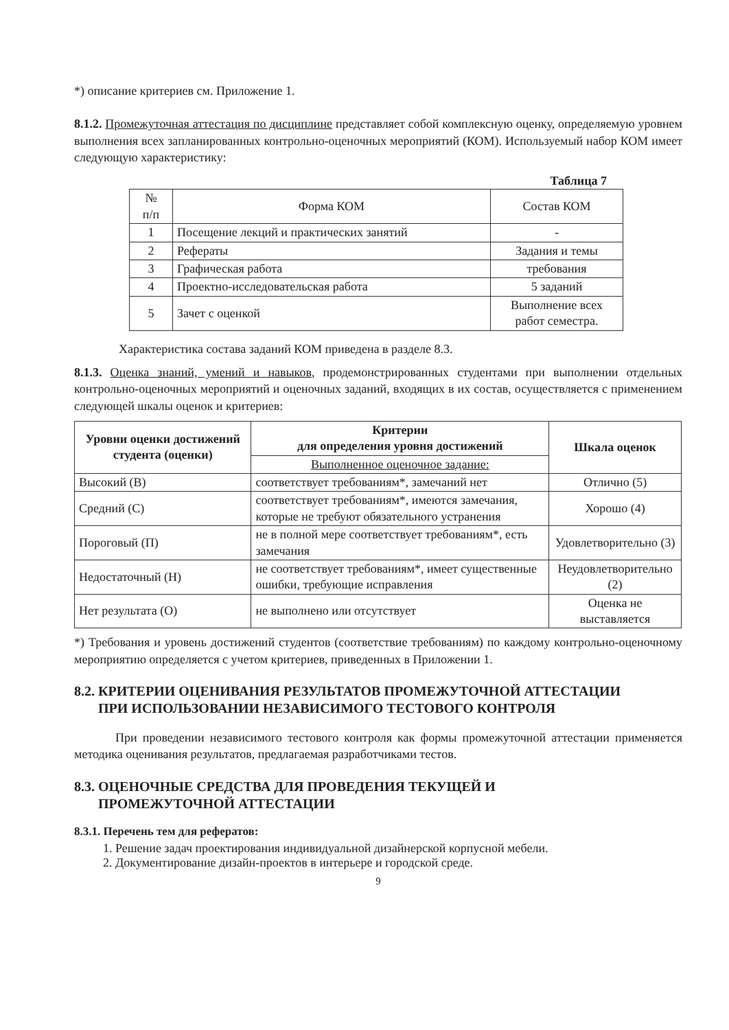*) описание критериев см. Приложение 1.
8.1.2. Промежуточная аттестация по дисциплине представляет собой комплексную оценку, определяемую уровнем выполнения всех запланированных контрольно-оценочных мероприятий (КОМ). Используемый набор КОМ имеет следующую характеристику:
Таблица 7
| № п/п | Форма КОМ | Состав КОМ |
| 1 | Посещение лекций и практических занятий | - |
| 2 | Рефераты | Задания и темы |
| 3 | Графическая работа | требования |
| 4 | Проектно-исследовательская работа | 5 заданий |
| 5 | Зачет с оценкой | Выполнение всех работ семестра. |
Характеристика состава заданий КОМ приведена в разделе 8.3.
8.1.3. Оценка знаний, умений и навыков, продемонстрированных студентами при выполнении отдельных контрольно-оценочных мероприятий и оценочных заданий, входящих в их состав, осуществляется с применением следующей шкалы оценок и критериев:
| Уровни оценки достижений студента (оценки) | Критерии для определения уровня достижений | Шкала оценок |
| --- | --- | --- |
| | Выполненное оценочное задание: | |
| Высокий (В) | соответствует требованиям*, замечаний нет | Отлично (5) |
| Средний (С) | соответствует требованиям*, имеются замечания, которые не требуют обязательного устранения | Хорошо (4) |
| Пороговый (П) | не в полной мере соответствует требованиям*, есть замечания | Удовлетворительно (3) |
| Недостаточный (Н) | не соответствует требованиям*, имеет существенные ошибки, требующие исправления | Неудовлетворительно (2) |
| Нет результата (О) | не выполнено или отсутствует | Оценка не выставляется |
*) Требования и уровень достижений студентов (соответствие требованиям) по каждому контрольно-оценочному мероприятию определяется с учетом критериев, приведенных в Приложении 1.
8.2. КРИТЕРИИ ОЦЕНИВАНИЯ РЕЗУЛЬТАТОВ ПРОМЕЖУТОЧНОЙ АТТЕСТАЦИИ
ПРИ ИСПОЛЬЗОВАНИИ НЕЗАВИСИМОГО ТЕСТОВОГО КОНТРОЛЯ
При проведении независимого тестового контроля как формы промежуточной аттестации применяется методика оценивания результатов, предлагаемая разработчиками тестов.
8.3. ОЦЕНОЧНЫЕ СРЕДСТВА ДЛЯ ПРОВЕДЕНИЯ ТЕКУЩЕЙ И
ПРОМЕЖУТОЧНОЙ АТТЕСТАЦИИ
8.3.1. Перечень тем для рефератов:
1. Решение задач проектирования индивидуальной дизайнерской корпусной мебели.
2. Документирование дизайн-проектов в интерьере и городской среде.
9